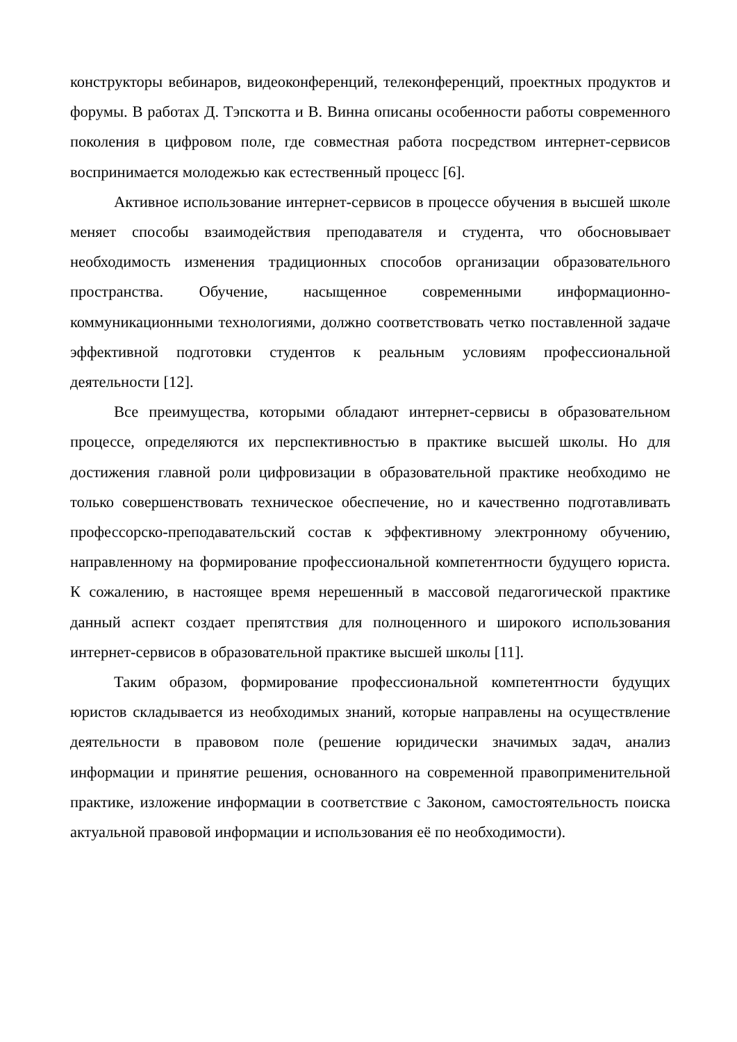конструкторы вебинаров, видеоконференций, телеконференций, проектных продуктов и форумы. В работах Д. Тэпскотта и В. Винна описаны особенности работы современного поколения в цифровом поле, где совместная работа посредством интернет-сервисов воспринимается молодежью как естественный процесс [6].
Активное использование интернет-сервисов в процессе обучения в высшей школе меняет способы взаимодействия преподавателя и студента, что обосновывает необходимость изменения традиционных способов организации образовательного пространства. Обучение, насыщенное современными информационно-коммуникационными технологиями, должно соответствовать четко поставленной задаче эффективной подготовки студентов к реальным условиям профессиональной деятельности [12].
Все преимущества, которыми обладают интернет-сервисы в образовательном процессе, определяются их перспективностью в практике высшей школы. Но для достижения главной роли цифровизации в образовательной практике необходимо не только совершенствовать техническое обеспечение, но и качественно подготавливать профессорско-преподавательский состав к эффективному электронному обучению, направленному на формирование профессиональной компетентности будущего юриста. К сожалению, в настоящее время нерешенный в массовой педагогической практике данный аспект создает препятствия для полноценного и широкого использования интернет-сервисов в образовательной практике высшей школы [11].
Таким образом, формирование профессиональной компетентности будущих юристов складывается из необходимых знаний, которые направлены на осуществление деятельности в правовом поле (решение юридически значимых задач, анализ информации и принятие решения, основанного на современной правоприменительной практике, изложение информации в соответствие с Законом, самостоятельность поиска актуальной правовой информации и использования её по необходимости).